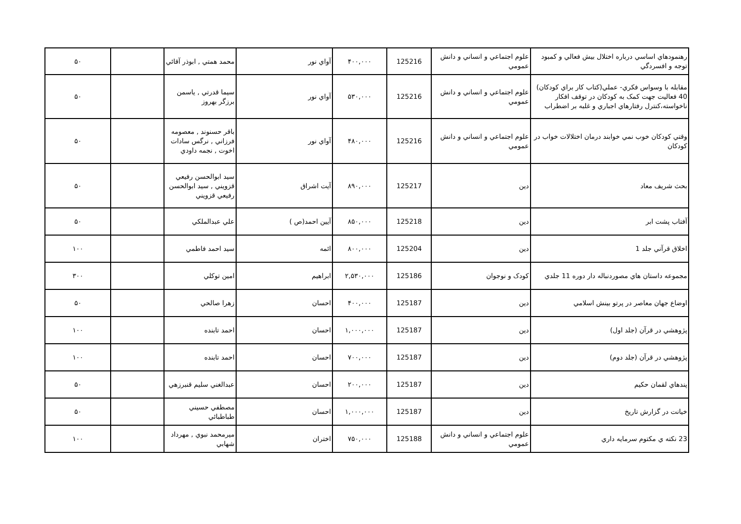| رهنمودهاي اساسي درباره اختلال بيش فعالي و كمبود توجه و افسردگي | علوم اجتماعي و انساني و دانش عمومي | 125216 | ۴۰۰,۰۰۰ | آواي نور | محمد همتي , ابوذر آقائي | | ۵۰ |
| مقابله با وسواس فكري- عملي(كتاب كار براي كودكان) 40 فعاليت جهت كمک به كودكان در توقف افكار ناخواسته،كنترل رفتارهاي اجباري و غلبه بر اضطراب | علوم اجتماعي و انساني و دانش عمومي | 125216 | ۵۳۰,۰۰۰ | آواي نور | سيما قدرتي , ياسمن برزگر بهروز | | ۵۰ |
| وقتي كودكان خوب نمي خوابند درمان اختلالات خواب در كودكان | علوم اجتماعي و انساني و دانش عمومي | 125216 | ۴۸۰,۰۰۰ | آواي نور | باقر حسنوند , معصومه فرزاني , نرگس سادات اخوت , نجمه داودي | | ۵۰ |
| بحث شريف معاد | دين | 125217 | ۸۹۰,۰۰۰ | آيت اشراق | سيد ابوالحسن رفيعي قزويني , سيد ابوالحسن رفيعي قزويني | | ۵۰ |
| آفتاب پشت ابر | دين | 125218 | ۸۵۰,۰۰۰ | آيين احمد(ص ) | علي عبدالملكي | | ۵۰ |
| اخلاق قرآني جلد 1 | دين | 125204 | ۸۰۰,۰۰۰ | ائمه | سيد احمد فاطمي | | ۱۰۰ |
| مجموعه داستان هاي مصوردنباله دار دوره 11 جلدي | كودک و نوجوان | 125186 | ۲,۵۳۰,۰۰۰ | ابراهيم | امين توكلي | | ۳۰۰ |
| اوضاع جهان معاصر در پرتو بينش اسلامي | دين | 125187 | ۴۰۰,۰۰۰ | احسان | زهرا صالحي | | ۵۰ |
| پژوهشي در قرآن (جلد اول) | دين | 125187 | ۱,۰۰۰,۰۰۰ | احسان | احمد تابنده | | ۱۰۰ |
| پژوهشي در قرآن (جلد دوم) | دين | 125187 | ۷۰۰,۰۰۰ | احسان | احمد تابنده | | ۱۰۰ |
| پندهاي لقمان حكيم | دين | 125187 | ۲۰۰,۰۰۰ | احسان | عبدالغني سليم قنبرزهي | | ۵۰ |
| خيانت در گزارش تاريخ | دين | 125187 | ۱,۰۰۰,۰۰۰ | احسان | مصطفي حسيني طباطبائي | | ۵۰ |
| 23 نكته ي مكتوم سرمايه داري | علوم اجتماعي و انساني و دانش عمومي | 125188 | ۷۵۰,۰۰۰ | اختران | ميرمحمد نبوي , مهرداد شهابي | | ۱۰۰ |